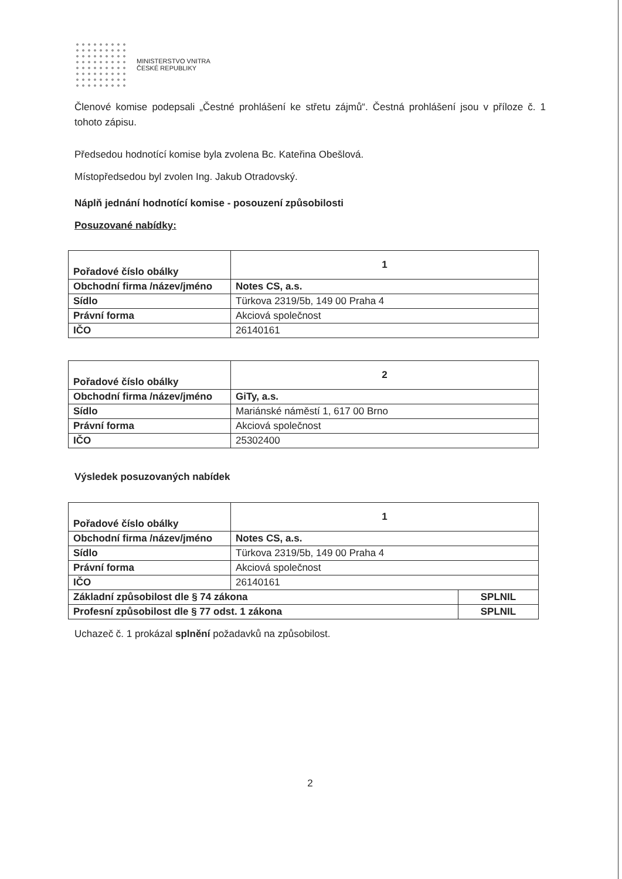MINISTERSTVO VNITRA
ČESKÉ REPUBLIKY
Členové komise podepsali „Čestné prohlášení ke střetu zájmů“. Čestná prohlášení jsou v příloze č. 1 tohoto zápisu.
Předsedou hodnotící komise byla zvolena Bc. Kateřina Obešlová.
Místopředsedou byl zvolen Ing. Jakub Otradovský.
Náplň jednání hodnotící komise - posouzení způsobilosti
Posuzované nabídky:
| Pořadové číslo obálky | 1 |
| Obchodní firma /název/jméno | Notes CS, a.s. |
| Sídlo | Türkova 2319/5b, 149 00 Praha 4 |
| Právní forma | Akciová společnost |
| IČO | 26140161 |
| Pořadové číslo obálky | 2 |
| Obchodní firma /název/jméno | GiTy, a.s. |
| Sídlo | Mariánské náměstí 1, 617 00 Brno |
| Právní forma | Akciová společnost |
| IČO | 25302400 |
Výsledek posuzovaných nabídek
| Pořadové číslo obálky | 1 | |
| Obchodní firma /název/jméno | Notes CS, a.s. | |
| Sídlo | Türkova 2319/5b, 149 00 Praha 4 | |
| Právní forma | Akciová společnost | |
| IČO | 26140161 | |
| Základní způsobilost dle § 74 zákona | | SPLNIL |
| Profesní způsobilost dle § 77 odst. 1 zákona | | SPLNIL |
Uchazeč č. 1 prokázal splnění požadavků na způsobilost.
2